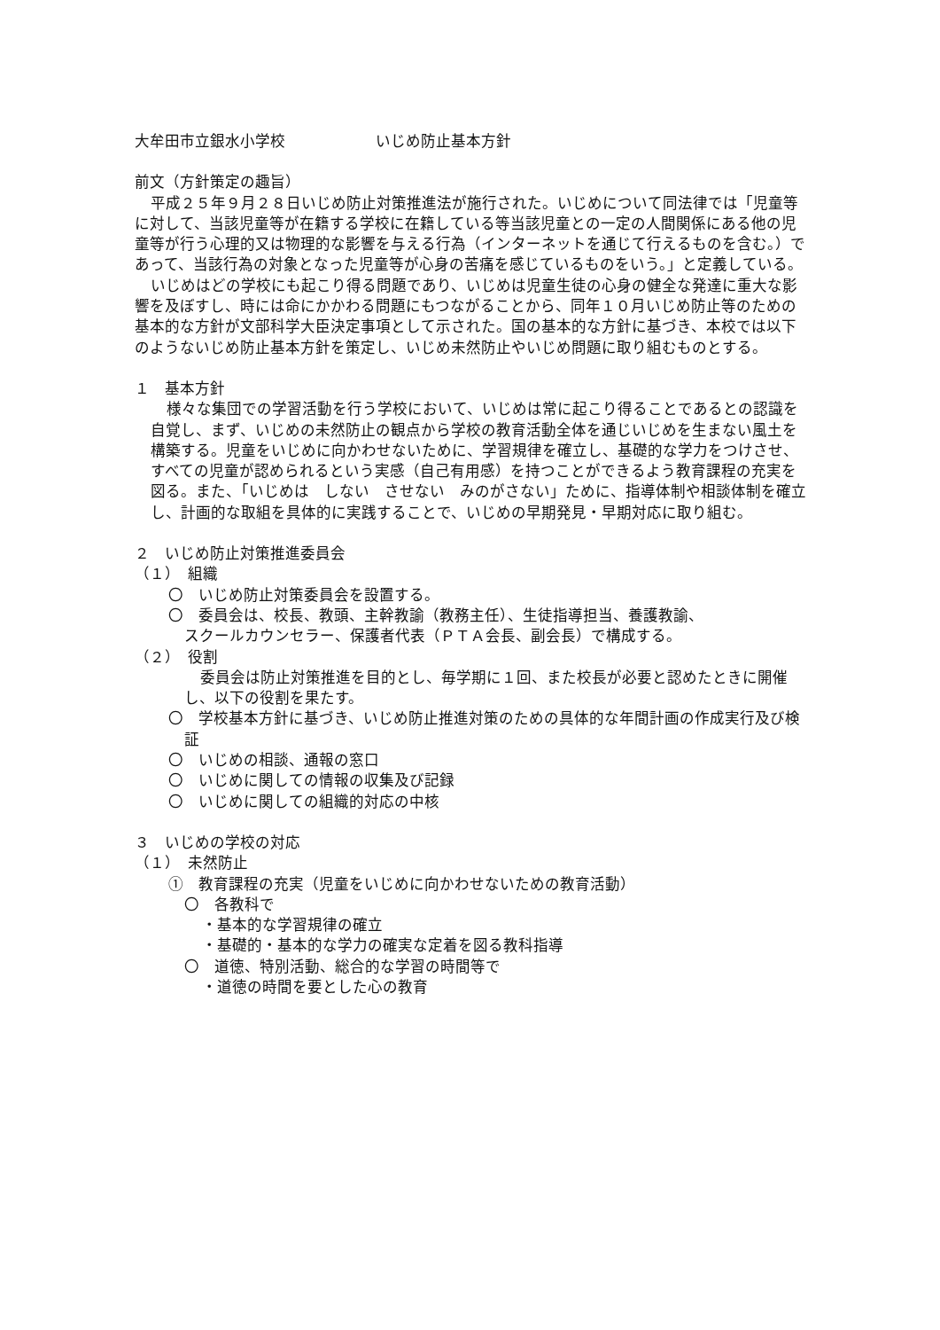大牟田市立銀水小学校　　　　　　いじめ防止基本方針
前文（方針策定の趣旨）
平成２５年９月２８日いじめ防止対策推進法が施行された。いじめについて同法律では「児童等に対して、当該児童等が在籍する学校に在籍している等当該児童との一定の人間関係にある他の児童等が行う心理的又は物理的な影響を与える行為（インターネットを通じて行えるものを含む。）であって、当該行為の対象となった児童等が心身の苦痛を感じているものをいう。」と定義している。
いじめはどの学校にも起こり得る問題であり、いじめは児童生徒の心身の健全な発達に重大な影響を及ぼすし、時には命にかかわる問題にもつながることから、同年１０月いじめ防止等のための基本的な方針が文部科学大臣決定事項として示された。国の基本的な方針に基づき、本校では以下のようないじめ防止基本方針を策定し、いじめ未然防止やいじめ問題に取り組むものとする。
１　基本方針
様々な集団での学習活動を行う学校において、いじめは常に起こり得ることであるとの認識を自覚し、まず、いじめの未然防止の観点から学校の教育活動全体を通じいじめを生まない風土を構築する。児童をいじめに向かわせないために、学習規律を確立し、基礎的な学力をつけさせ、すべての児童が認められるという実感（自己有用感）を持つことができるよう教育課程の充実を図る。また、「いじめは　しない　させない　みのがさない」ために、指導体制や相談体制を確立し、計画的な取組を具体的に実践することで、いじめの早期発見・早期対応に取り組む。
２　いじめ防止対策推進委員会
（１）　組織
〇　いじめ防止対策委員会を設置する。
〇　委員会は、校長、教頭、主幹教諭（教務主任）、生徒指導担当、養護教諭、
スクールカウンセラー、保護者代表（ＰＴＡ会長、副会長）で構成する。
（２）　役割
委員会は防止対策推進を目的とし、毎学期に１回、また校長が必要と認めたときに開催し、以下の役割を果たす。
〇　学校基本方針に基づき、いじめ防止推進対策のための具体的な年間計画の作成実行及び検証
〇　いじめの相談、通報の窓口
〇　いじめに関しての情報の収集及び記録
〇　いじめに関しての組織的対応の中核
３　いじめの学校の対応
（１）　未然防止
①　教育課程の充実（児童をいじめに向かわせないための教育活動）
〇　各教科で
・基本的な学習規律の確立
・基礎的・基本的な学力の確実な定着を図る教科指導
〇　道徳、特別活動、総合的な学習の時間等で
・道徳の時間を要とした心の教育